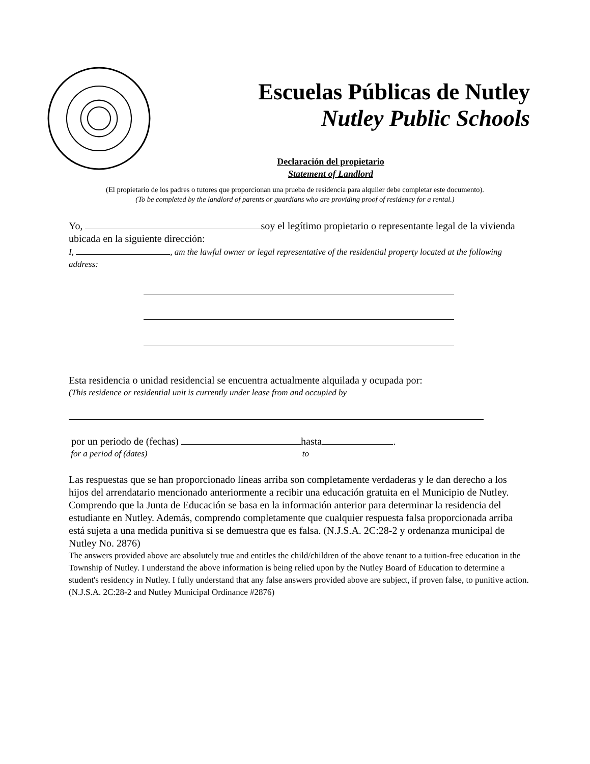Escuelas Públicas de Nutley
Nutley Public Schools
Declaración del propietario
Statement of Landlord
(El propietario de los padres o tutores que proporcionan una prueba de residencia para alquiler debe completar este documento).
(To be completed by the landlord of parents or guardians who are providing proof of residency for a rental.)
Yo, soy el legítimo propietario o representante legal de la vivienda ubicada en la siguiente dirección:
I, , am the lawful owner or legal representative of the residential property located at the following address:
Esta residencia o unidad residencial se encuentra actualmente alquilada y ocupada por:
(This residence or residential unit is currently under lease from and occupied by
por un periodo de (fechas) hasta .
for a period of (dates) to
Las respuestas que se han proporcionado líneas arriba son completamente verdaderas y le dan derecho a los hijos del arrendatario mencionado anteriormente a recibir una educación gratuita en el Municipio de Nutley. Comprendo que la Junta de Educación se basa en la información anterior para determinar la residencia del estudiante en Nutley. Además, comprendo completamente que cualquier respuesta falsa proporcionada arriba está sujeta a una medida punitiva si se demuestra que es falsa. (N.J.S.A. 2C:28-2 y ordenanza municipal de Nutley No. 2876)
The answers provided above are absolutely true and entitles the child/children of the above tenant to a tuition-free education in the Township of Nutley. I understand the above information is being relied upon by the Nutley Board of Education to determine a student's residency in Nutley. I fully understand that any false answers provided above are subject, if proven false, to punitive action. (N.J.S.A. 2C:28-2 and Nutley Municipal Ordinance #2876)